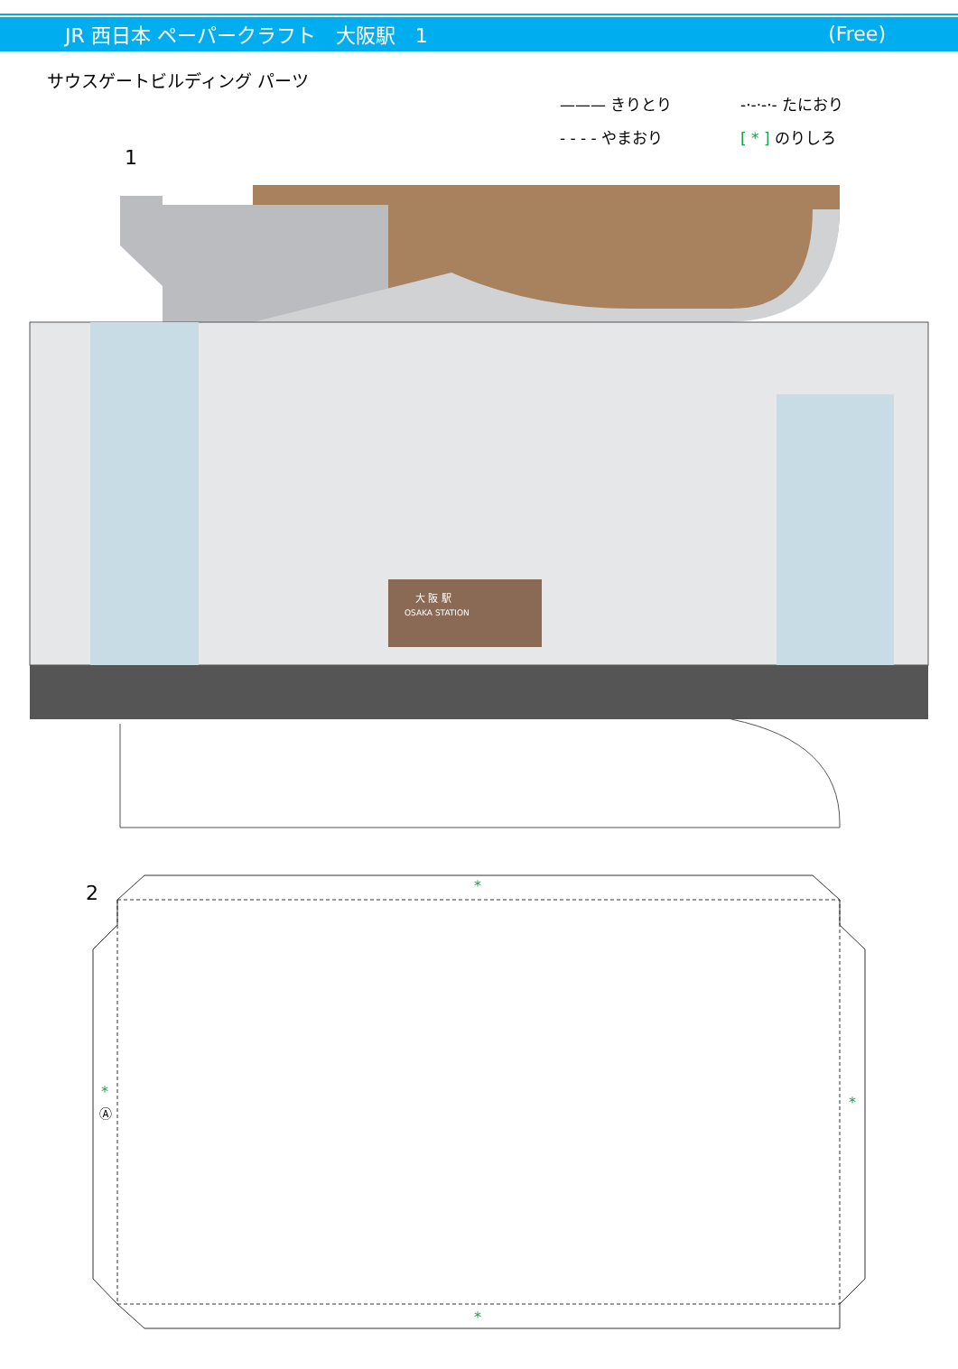JR 西日本 ペーパークラフト　大阪駅　1 (Free)
サウスゲートビルディング パーツ
——— きりとり -·-·-·- たにおり - - - - やまおり [ * ] のりしろ
1
大 阪 駅
OSAKA STATION
Ⓐ
2
*
*
*
Ⓐ
*